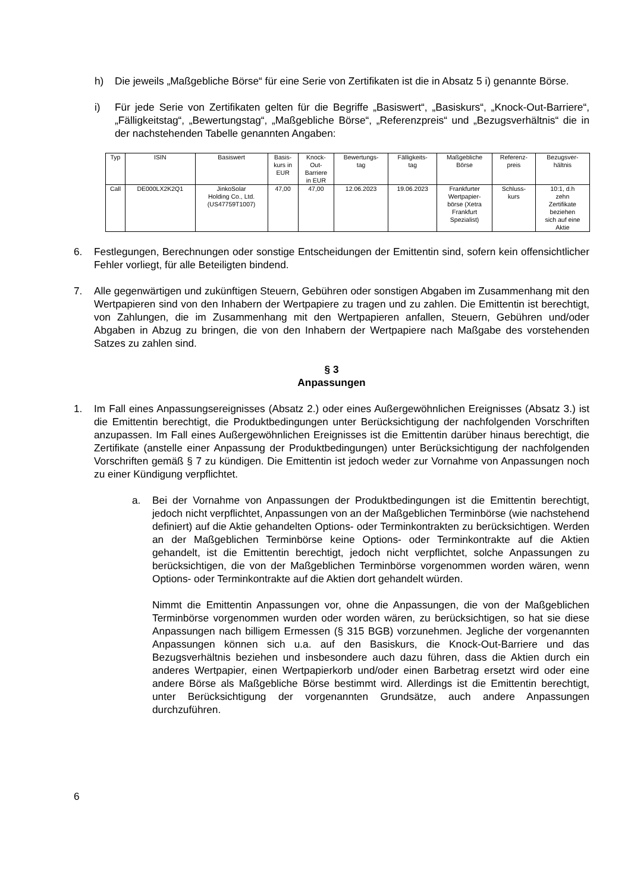h) Die jeweils „Maßgebliche Börse“ für eine Serie von Zertifikaten ist die in Absatz 5 i) genannte Börse.
i) Für jede Serie von Zertifikaten gelten für die Begriffe „Basiswert“, „Basiskurs“, „Knock-Out-Barriere“, „Fälligkeitstag“, „Bewertungstag“, „Maßgebliche Börse“, „Referenzpreis“ und „Bezugsverhältnis“ die in der nachstehenden Tabelle genannten Angaben:
| Typ | ISIN | Basiswert | Basis- kurs in EUR | Knock- Out- Barriere in EUR | Bewertungs- tag | Fälligkeits- tag | Maßgebliche Börse | Referenz- preis | Bezugsver- hältnis |
| --- | --- | --- | --- | --- | --- | --- | --- | --- | --- |
| Call | DE000LX2K2Q1 | JinkoSolar Holding Co., Ltd. (US47759T1007) | 47,00 | 47,00 | 12.06.2023 | 19.06.2023 | Frankfurter Wertpapier- börse (Xetra Frankfurt Spezialist) | Schluss- kurs | 10:1, d.h zehn Zertifikate beziehen sich auf eine Aktie |
6. Festlegungen, Berechnungen oder sonstige Entscheidungen der Emittentin sind, sofern kein offensichtlicher Fehler vorliegt, für alle Beteiligten bindend.
7. Alle gegenwärtigen und zukünftigen Steuern, Gebühren oder sonstigen Abgaben im Zusammenhang mit den Wertpapieren sind von den Inhabern der Wertpapiere zu tragen und zu zahlen. Die Emittentin ist berechtigt, von Zahlungen, die im Zusammenhang mit den Wertpapieren anfallen, Steuern, Gebühren und/oder Abgaben in Abzug zu bringen, die von den Inhabern der Wertpapiere nach Maßgabe des vorstehenden Satzes zu zahlen sind.
§ 3
Anpassungen
1. Im Fall eines Anpassungsereignisses (Absatz 2.) oder eines Außergewöhnlichen Ereignisses (Absatz 3.) ist die Emittentin berechtigt, die Produktbedingungen unter Berücksichtigung der nachfolgenden Vorschriften anzupassen. Im Fall eines Außergewöhnlichen Ereignisses ist die Emittentin darüber hinaus berechtigt, die Zertifikate (anstelle einer Anpassung der Produktbedingungen) unter Berücksichtigung der nachfolgenden Vorschriften gemäß § 7 zu kündigen. Die Emittentin ist jedoch weder zur Vornahme von Anpassungen noch zu einer Kündigung verpflichtet.
a. Bei der Vornahme von Anpassungen der Produktbedingungen ist die Emittentin berechtigt, jedoch nicht verpflichtet, Anpassungen von an der Maßgeblichen Terminbörse (wie nachstehend definiert) auf die Aktie gehandelten Options- oder Terminkontrakten zu berücksichtigen. Werden an der Maßgeblichen Terminbörse keine Options- oder Terminkontrakte auf die Aktien gehandelt, ist die Emittentin berechtigt, jedoch nicht verpflichtet, solche Anpassungen zu berücksichtigen, die von der Maßgeblichen Terminbörse vorgenommen worden wären, wenn Options- oder Terminkontrakte auf die Aktien dort gehandelt würden.
Nimmt die Emittentin Anpassungen vor, ohne die Anpassungen, die von der Maßgeblichen Terminbörse vorgenommen wurden oder worden wären, zu berücksichtigen, so hat sie diese Anpassungen nach billigem Ermessen (§ 315 BGB) vorzunehmen. Jegliche der vorgenannten Anpassungen können sich u.a. auf den Basiskurs, die Knock-Out-Barriere und das Bezugsverhältnis beziehen und insbesondere auch dazu führen, dass die Aktien durch ein anderes Wertpapier, einen Wertpapierkorb und/oder einen Barbetrag ersetzt wird oder eine andere Börse als Maßgebliche Börse bestimmt wird. Allerdings ist die Emittentin berechtigt, unter Berücksichtigung der vorgenannten Grundsätze, auch andere Anpassungen durchzuführen.
6